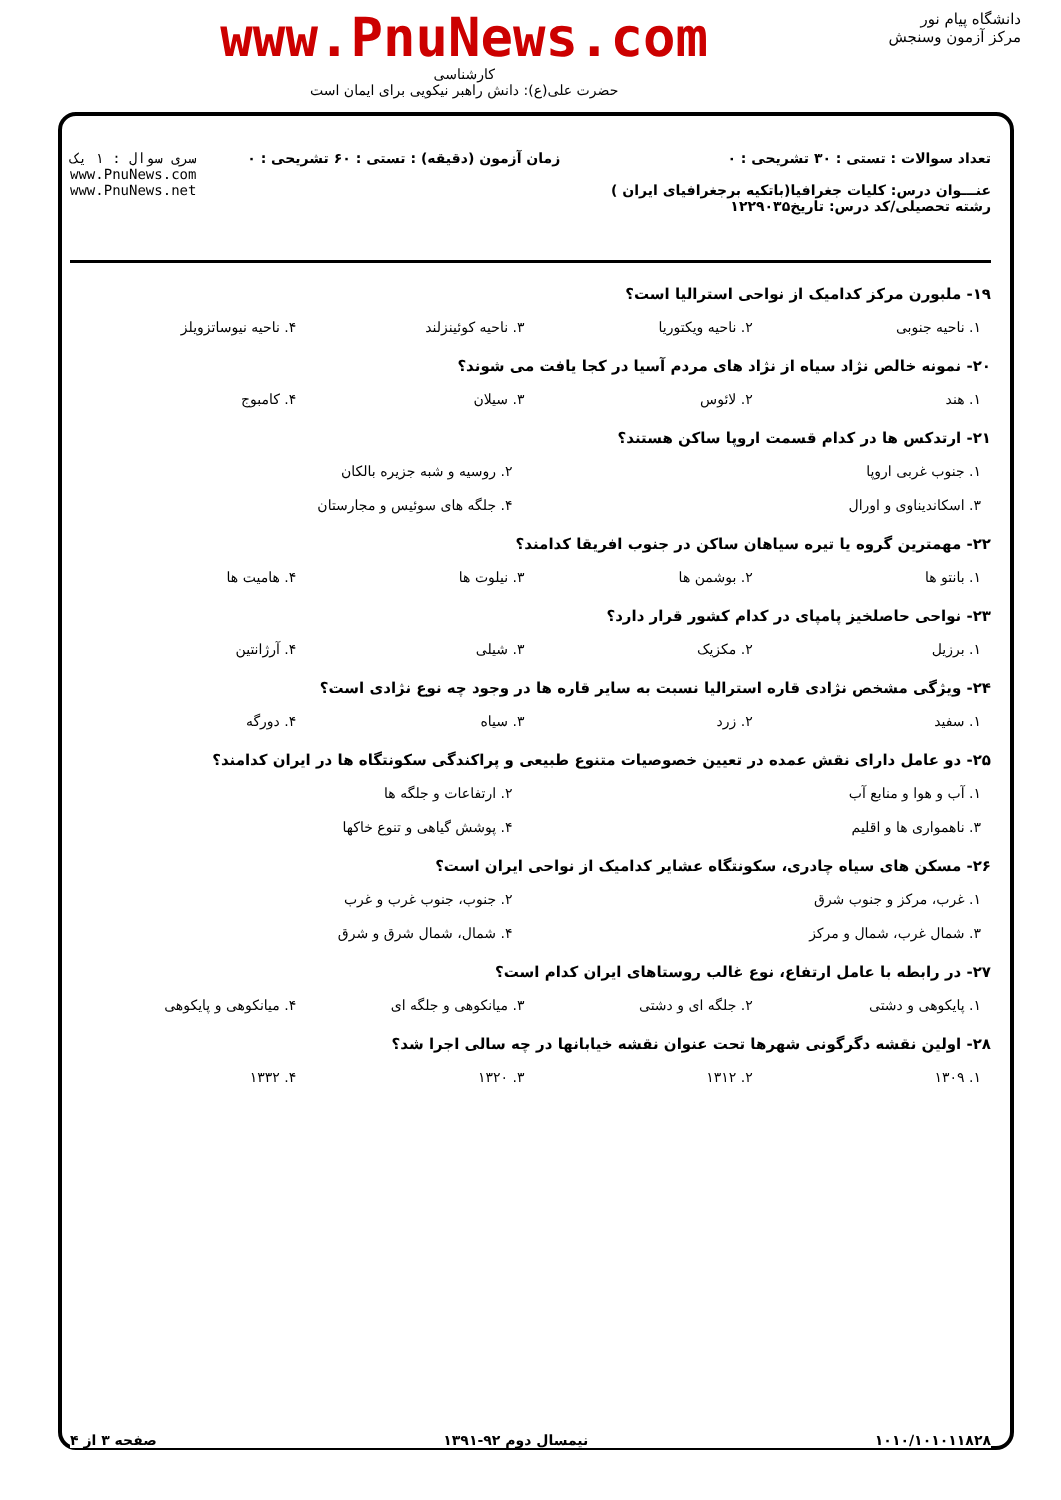دانشگاه پیام نور
مرکز آزمون وسنجش
www.PnuNews.com
کارشناسی
حضرت علی(ع): دانش راهبر نیکویی برای ایمان است
تعداد سوالات : تستی : ۳۰ تشریحی : ۰
عنـــوان درس: کلیات جغرافیا(باتکیه برجغرافیای ایران )
رشته تحصیلی/کد درس: تاریخ۱۲۲۹۰۳۵
زمان آزمون (دقیقه) : تستی : ۶۰ تشریحی : ۰
سری سوال : ۱ یک
www.PnuNews.com
www.PnuNews.net
۱۹- ملبورن مرکز کدامیک از نواحی استرالیا است؟
۱. ناحیه جنوبی ۲. ناحیه ویکتوریا ۳. ناحیه کوئینزلند ۴. ناحیه نیوساتزویلز
۲۰- نمونه خالص نژاد سیاه از نژاد های مردم آسیا در کجا یافت می شوند؟
۱. هند ۲. لائوس ۳. سیلان ۴. کامبوج
۲۱- ارتدکس ها در کدام قسمت اروپا ساکن هستند؟
۱. جنوب غربی اروپا ۲. روسیه و شبه جزیره بالکان
۳. اسکاندیناوی و اورال ۴. جلگه های سوئیس و مجارستان
۲۲- مهمترین گروه یا تیره سیاهان ساکن در جنوب افریقا کدامند؟
۱. بانتو ها ۲. بوشمن ها ۳. نیلوت ها ۴. هامیت ها
۲۳- نواحی حاصلخیز پامپای در کدام کشور قرار دارد؟
۱. برزیل ۲. مکزیک ۳. شیلی ۴. آرژانتین
۲۴- ویژگی مشخص نژادی قاره استرالیا نسبت به سایر قاره ها در وجود چه نوع نژادی است؟
۱. سفید ۲. زرد ۳. سیاه ۴. دورگه
۲۵- دو عامل دارای نقش عمده در تعیین خصوصیات متنوع طبیعی و پراکندگی سکونتگاه ها در ایران کدامند؟
۱. آب و هوا و منابع آب ۲. ارتفاعات و جلگه ها
۳. ناهمواری ها و اقلیم ۴. پوشش گیاهی و تنوع خاکها
۲۶- مسکن های سیاه چادری، سکونتگاه عشایر کدامیک از نواحی ایران است؟
۱. غرب، مرکز و جنوب شرق ۲. جنوب، جنوب غرب و غرب
۳. شمال غرب، شمال و مرکز ۴. شمال، شمال شرق و شرق
۲۷- در رابطه با عامل ارتفاع، نوع غالب روستاهای ایران کدام است؟
۱. پایکوهی و دشتی ۲. جلگه ای و دشتی ۳. میانکوهی و جلگه ای ۴. میانکوهی و پایکوهی
۲۸- اولین نقشه دگرگونی شهرها تحت عنوان نقشه خیابانها در چه سالی اجرا شد؟
۱. ۱۳۰۹ ۲. ۱۳۱۲ ۳. ۱۳۲۰ ۴. ۱۳۳۲
۱۰۱۰/۱۰۱۰۱۱۸۲۸ نیمسال دوم ۹۲-۱۳۹۱ صفحه ۳ از ۴